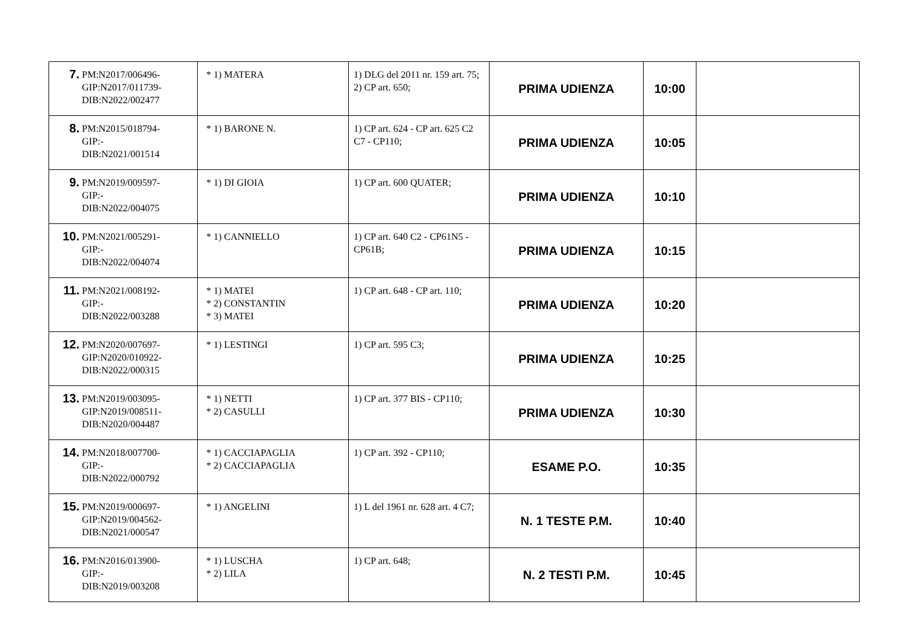| 7. PM:N2017/006496- GIP:N2017/011739- DIB:N2022/002477 | * 1) MATERA | 1) DLG del 2011 nr. 159 art. 75; 2) CP art. 650; | PRIMA UDIENZA | 10:00 | |
| 8. PM:N2015/018794- GIP:- DIB:N2021/001514 | * 1) BARONE N. | 1) CP art. 624 - CP art. 625 C2 C7 - CP110; | PRIMA UDIENZA | 10:05 | |
| 9. PM:N2019/009597- GIP:- DIB:N2022/004075 | * 1) DI GIOIA | 1) CP art. 600 QUATER; | PRIMA UDIENZA | 10:10 | |
| 10. PM:N2021/005291- GIP:- DIB:N2022/004074 | * 1) CANNIELLO | 1) CP art. 640 C2 - CP61N5 - CP61B; | PRIMA UDIENZA | 10:15 | |
| 11. PM:N2021/008192- GIP:- DIB:N2022/003288 | * 1) MATEI * 2) CONSTANTIN * 3) MATEI | 1) CP art. 648 - CP art. 110; | PRIMA UDIENZA | 10:20 | |
| 12. PM:N2020/007697- GIP:N2020/010922- DIB:N2022/000315 | * 1) LESTINGI | 1) CP art. 595 C3; | PRIMA UDIENZA | 10:25 | |
| 13. PM:N2019/003095- GIP:N2019/008511- DIB:N2020/004487 | * 1) NETTI * 2) CASULLI | 1) CP art. 377 BIS - CP110; | PRIMA UDIENZA | 10:30 | |
| 14. PM:N2018/007700- GIP:- DIB:N2022/000792 | * 1) CACCIAPAGLIA * 2) CACCIAPAGLIA | 1) CP art. 392 - CP110; | ESAME P.O. | 10:35 | |
| 15. PM:N2019/000697- GIP:N2019/004562- DIB:N2021/000547 | * 1) ANGELINI | 1) L del 1961 nr. 628 art. 4 C7; | N. 1 TESTE P.M. | 10:40 | |
| 16. PM:N2016/013900- GIP:- DIB:N2019/003208 | * 1) LUSCHA * 2) LILA | 1) CP art. 648; | N. 2 TESTI P.M. | 10:45 | |